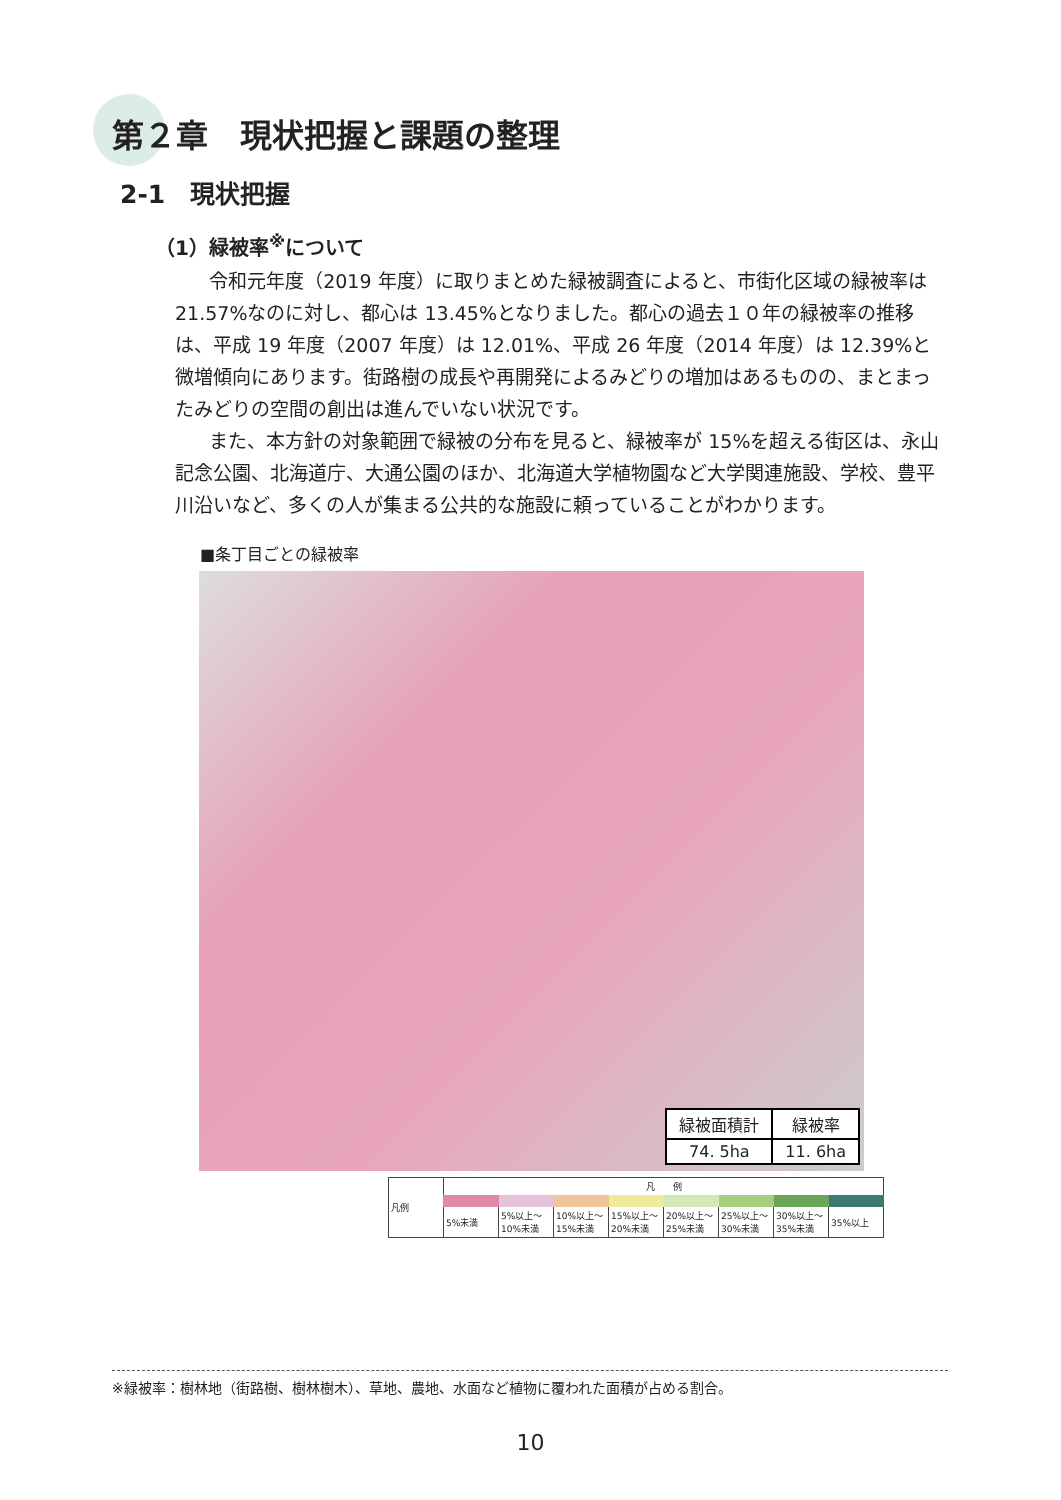第２章　現状把握と課題の整理
2-1　現状把握
（1）緑被率<sup>※</sup>について
令和元年度（2019 年度）に取りまとめた緑被調査によると、市街化区域の緑被率は 21.57%なのに対し、都心は 13.45%となりました。都心の過去１０年の緑被率の推移は、平成 19 年度（2007 年度）は 12.01%、平成 26 年度（2014 年度）は 12.39%と微増傾向にあります。街路樹の成長や再開発によるみどりの増加はあるものの、まとまったみどりの空間の創出は進んでいない状況です。
また、本方針の対象範囲で緑被の分布を見ると、緑被率が 15%を超える街区は、永山記念公園、北海道庁、大通公園のほか、北海道大学植物園など大学関連施設、学校、豊平川沿いなど、多くの人が集まる公共的な施設に頼っていることがわかります。
■条丁目ごとの緑被率
| 緑被面積計 | 緑被率 |
| 74. 5ha | 11. 6ha |
| 凡例 | 凡 例 | | | | | | | |
| | 5%未満 | 5%以上～10%未満 | 10%以上～15%未満 | 15%以上～20%未満 | 20%以上～25%未満 | 25%以上～30%未満 | 30%以上～35%未満 | 35%以上 |
※緑被率：樹林地（街路樹、樹林樹木）、草地、農地、水面など植物に覆われた面積が占める割合。
10